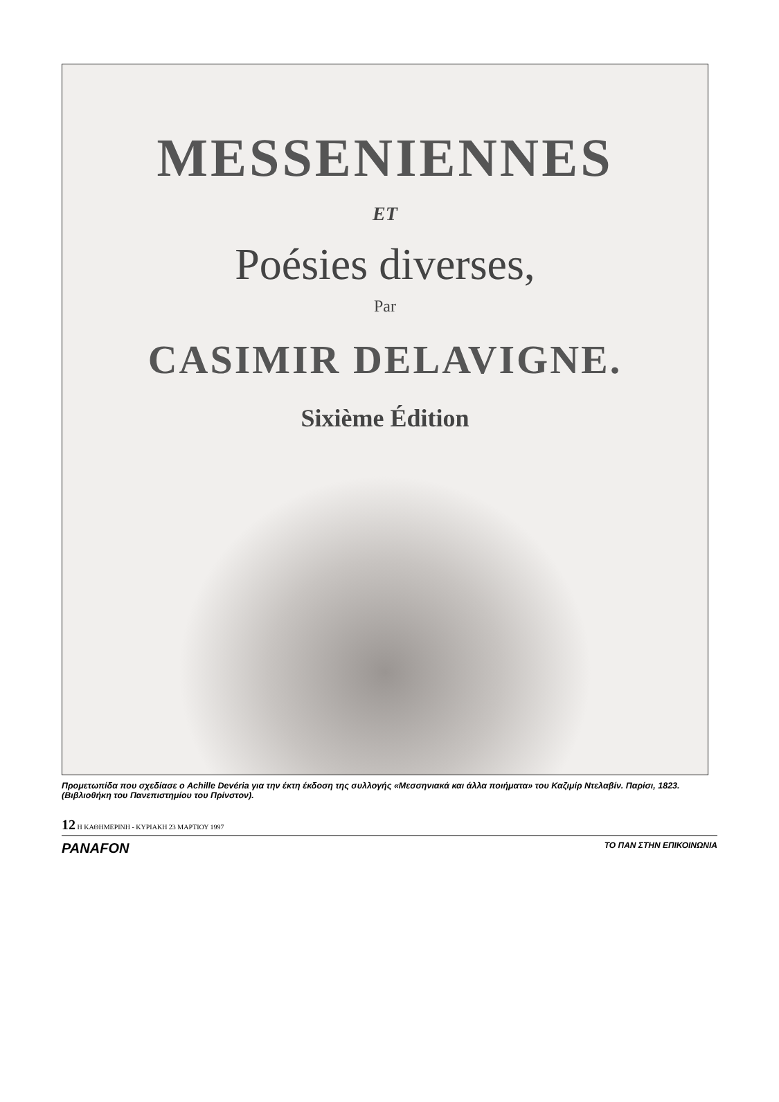MESSENIENNES
ET
Poésies diverses,
Par
CASIMIR DELAVIGNE.
Sixième Édition
Προμετωπίδα που σχεδίασε ο Achille Devéria για την έκτη έκδοση της συλλογής «Μεσσηνιακά και άλλα ποιήματα» του Καζιμίρ Ντελαβίν. Παρίσι, 1823. (Βιβλιοθήκη του Πανεπιστημίου του Πρίνστον).
12 Η ΚΑΘΗΜΕΡΙΝΗ - ΚΥΡΙΑΚΗ 23 ΜΑΡΤΙΟΥ 1997
PANAFON ΤΟ ΠΑΝ ΣΤΗΝ ΕΠΙΚΟΙΝΩΝΙΑ